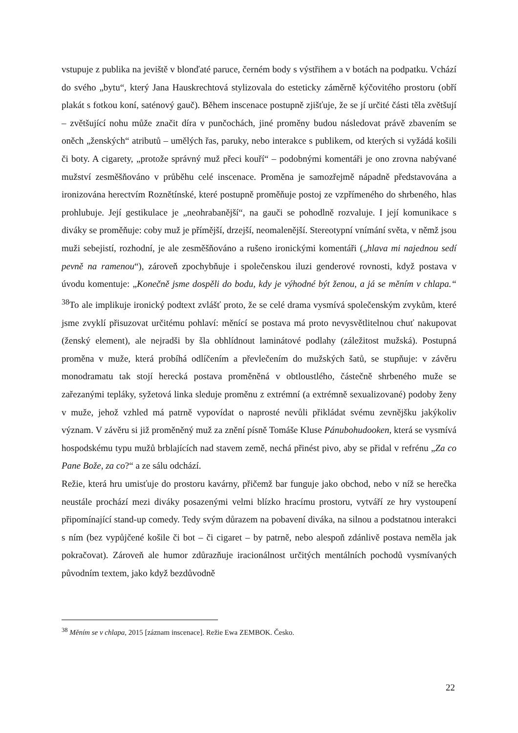vstupuje z publika na jeviště v blonďaté paruce, černém body s výstřihem a v botách na podpatku. Vchází do svého „bytu“, který Jana Hauskrechtová stylizovala do esteticky záměrně kýčovitého prostoru (obří plakát s fotkou koní, saténový gauč). Během inscenace postupně zjišťuje, že se jí určité části těla zvětšují – zvětšující nohu může značit díra v punčochách, jiné proměny budou následovat právě zbavením se oněch „ženských“ atributů – umělých řas, paruky, nebo interakce s publikem, od kterých si vyžádá košili či boty. A cigarety, „protože správný muž přeci kouří“ – podobnými komentáři je ono zrovna nabývané mužství zesměšňováno v průběhu celé inscenace. Proměna je samozřejmě nápadně představována a ironizována herectvím Roznětínské, které postupně proměňuje postoj ze vzpřímeného do shrbeného, hlas prohlubuje. Její gestikulace je „neohrabanější“, na gauči se pohodlně rozvaluje. I její komunikace s diváky se proměňuje: coby muž je přímější, drzejší, neomalenější. Stereotypní vnímání světa, v němž jsou muži sebejistí, rozhodní, je ale zesměšňováno a rušeno ironickými komentáři („hlava mi najednou sedí pevně na ramenou“), zároveň zpochybňuje i společenskou iluzi genderové rovnosti, když postava v úvodu komentuje: „Konečně jsme dospěli do bodu, kdy je výhodné být ženou, a já se měním v chlapa.“ <sup>38</sup>To ale implikuje ironický podtext zvlášť proto, že se celé drama vysmívá společenským zvykům, které jsme zvyklí přisuzovat určitému pohlaví: měnící se postava má proto nevysvětlitelnou chuť nakupovat (ženský element), ale nejradši by šla obhlídnout laminátové podlahy (záležitost mužská). Postupná proměna v muže, která probíhá odlíčením a převlečením do mužských šatů, se stupňuje: v závěru monodramatu tak stojí herecká postava proměněná v obtloustlého, částečně shrbeného muže se zařezanými tepláky, syžetová linka sleduje proměnu z extrémní (a extrémně sexualizované) podoby ženy v muže, jehož vzhled má patrně vypovídat o naprosté nevůli přikládat svému zevnějšku jakýkoliv význam. V závěru si již proměněný muž za znění písně Tomáše Kluse Pánubohudooken, která se vysmívá hospodskému typu mužů brblajících nad stavem země, nechá přinést pivo, aby se přidal v refrénu „Za co Pane Bože, za co?“ a ze sálu odchází.
Režie, která hru umisťuje do prostoru kavárny, přičemž bar funguje jako obchod, nebo v níž se herečka neustále prochází mezi diváky posazenými velmi blízko hracímu prostoru, vytváří ze hry vystoupení připomínající stand-up comedy. Tedy svým důrazem na pobavení diváka, na silnou a podstatnou interakci s ním (bez vypůjčené košile či bot – či cigaret – by patrně, nebo alespoň zdánlivě postava neměla jak pokračovat). Zároveň ale humor zdůrazňuje iracionálnost určitých mentálních pochodů vysmívaných původním textem, jako když bezdůvodně
<sup>38</sup> Měním se v chlapa, 2015 [záznam inscenace]. Režie Ewa ZEMBOK. Česko.
22